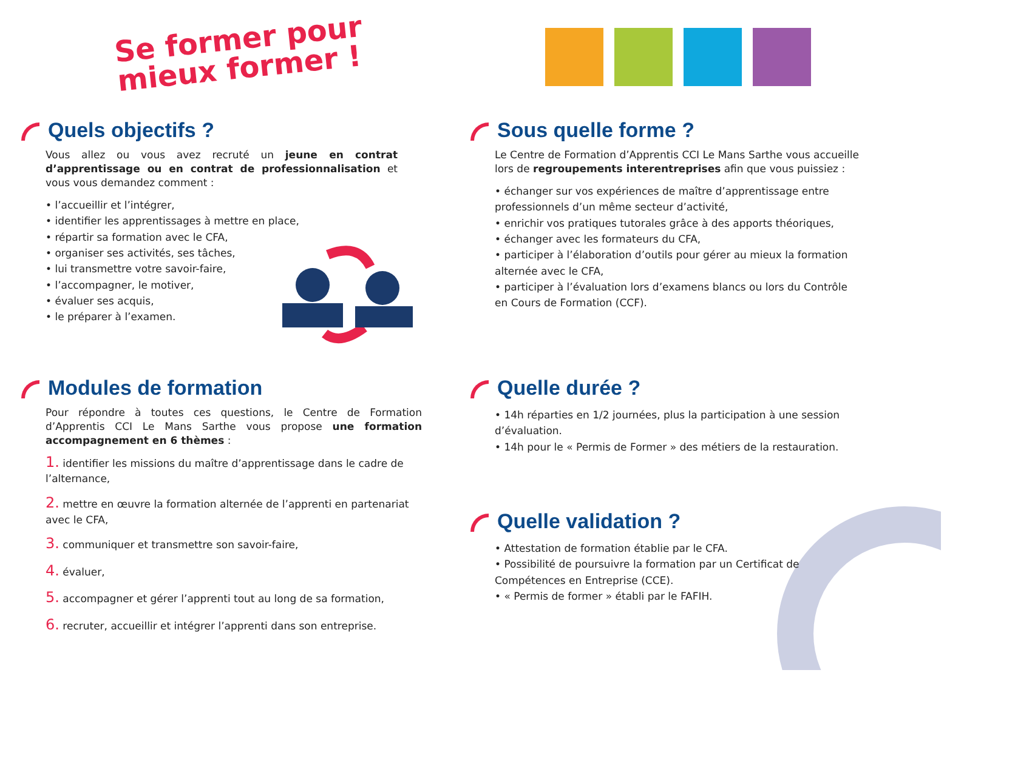Se former pour
mieux former !
Quels objectifs ?
Vous allez ou vous avez recruté un jeune en contrat d’apprentissage ou en contrat de professionnalisation et vous vous demandez comment :
• l’accueillir et l’intégrer,
• identifier les apprentissages à mettre en place,
• répartir sa formation avec le CFA,
• organiser ses activités, ses tâches,
• lui transmettre votre savoir-faire,
• l’accompagner, le motiver,
• évaluer ses acquis,
• le préparer à l’examen.
Sous quelle forme ?
Le Centre de Formation d’Apprentis CCI Le Mans Sarthe vous accueille lors de regroupements interentreprises afin que vous puissiez :
• échanger sur vos expériences de maître d’apprentissage entre professionnels d’un même secteur d’activité,
• enrichir vos pratiques tutorales grâce à des apports théoriques,
• échanger avec les formateurs du CFA,
• participer à l’élaboration d’outils pour gérer au mieux la formation alternée avec le CFA,
• participer à l’évaluation lors d’examens blancs ou lors du Contrôle en Cours de Formation (CCF).
Modules de formation
Pour répondre à toutes ces questions, le Centre de Formation d’Apprentis CCI Le Mans Sarthe vous propose une formation accompagnement en 6 thèmes :
1. identifier les missions du maître d’apprentissage dans le cadre de l’alternance,
2. mettre en œuvre la formation alternée de l’apprenti en partenariat avec le CFA,
3. communiquer et transmettre son savoir-faire,
4. évaluer,
5. accompagner et gérer l’apprenti tout au long de sa formation,
6. recruter, accueillir et intégrer l’apprenti dans son entreprise.
Quelle durée ?
• 14h réparties en 1/2 journées, plus la participation à une session d’évaluation.
• 14h pour le « Permis de Former » des métiers de la restauration.
Quelle validation ?
• Attestation de formation établie par le CFA.
• Possibilité de poursuivre la formation par un Certificat de Compétences en Entreprise (CCE).
• « Permis de former » établi par le FAFIH.